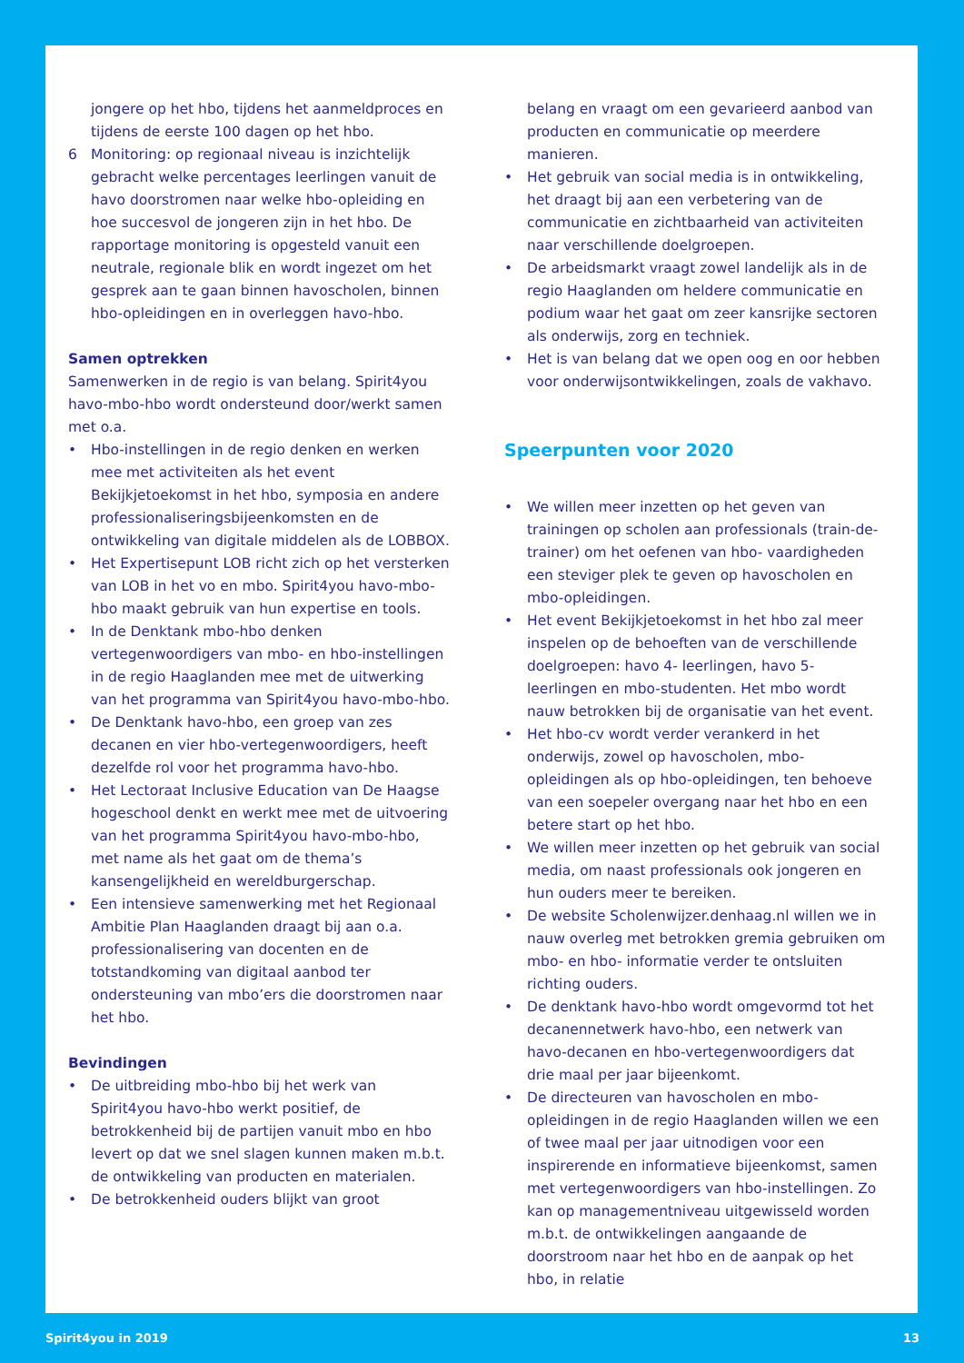jongere op het hbo, tijdens het aanmeldproces en tijdens de eerste 100 dagen op het hbo.
6 Monitoring: op regionaal niveau is inzichtelijk gebracht welke percentages leerlingen vanuit de havo doorstromen naar welke hbo-opleiding en hoe succesvol de jongeren zijn in het hbo. De rapportage monitoring is opgesteld vanuit een neutrale, regionale blik en wordt ingezet om het gesprek aan te gaan binnen havoscholen, binnen hbo-opleidingen en in overleggen havo-hbo.
Samen optrekken
Samenwerken in de regio is van belang. Spirit4you havo-mbo-hbo wordt ondersteund door/werkt samen met o.a.
• Hbo-instellingen in de regio denken en werken mee met activiteiten als het event Bekijkjetoekomst in het hbo, symposia en andere professionaliseringsbijeenkomsten en de ontwikkeling van digitale middelen als de LOBBOX.
• Het Expertisepunt LOB richt zich op het versterken van LOB in het vo en mbo. Spirit4you havo-mbo-hbo maakt gebruik van hun expertise en tools.
• In de Denktank mbo-hbo denken vertegenwoordigers van mbo- en hbo-instellingen in de regio Haaglanden mee met de uitwerking van het programma van Spirit4you havo-mbo-hbo.
• De Denktank havo-hbo, een groep van zes decanen en vier hbo-vertegenwoordigers, heeft dezelfde rol voor het programma havo-hbo.
• Het Lectoraat Inclusive Education van De Haagse hogeschool denkt en werkt mee met de uitvoering van het programma Spirit4you havo-mbo-hbo, met name als het gaat om de thema’s kansengelijkheid en wereldburgerschap.
• Een intensieve samenwerking met het Regionaal Ambitie Plan Haaglanden draagt bij aan o.a. professionalisering van docenten en de totstandkoming van digitaal aanbod ter ondersteuning van mbo’ers die doorstromen naar het hbo.
Bevindingen
• De uitbreiding mbo-hbo bij het werk van Spirit4you havo-hbo werkt positief, de betrokkenheid bij de partijen vanuit mbo en hbo levert op dat we snel slagen kunnen maken m.b.t. de ontwikkeling van producten en materialen.
• De betrokkenheid ouders blijkt van groot
belang en vraagt om een gevarieerd aanbod van producten en communicatie op meerdere manieren.
• Het gebruik van social media is in ontwikkeling, het draagt bij aan een verbetering van de communicatie en zichtbaarheid van activiteiten naar verschillende doelgroepen.
• De arbeidsmarkt vraagt zowel landelijk als in de regio Haaglanden om heldere communicatie en podium waar het gaat om zeer kansrijke sectoren als onderwijs, zorg en techniek.
• Het is van belang dat we open oog en oor hebben voor onderwijsontwikkelingen, zoals de vakhavo.
Speerpunten voor 2020
• We willen meer inzetten op het geven van trainingen op scholen aan professionals (train-de-trainer) om het oefenen van hbo- vaardigheden een steviger plek te geven op havoscholen en mbo-opleidingen.
• Het event Bekijkjetoekomst in het hbo zal meer inspelen op de behoeften van de verschillende doelgroepen: havo 4- leerlingen, havo 5- leerlingen en mbo-studenten. Het mbo wordt nauw betrokken bij de organisatie van het event.
• Het hbo-cv wordt verder verankerd in het onderwijs, zowel op havoscholen, mbo-opleidingen als op hbo-opleidingen, ten behoeve van een soepeler overgang naar het hbo en een betere start op het hbo.
• We willen meer inzetten op het gebruik van social media, om naast professionals ook jongeren en hun ouders meer te bereiken.
• De website Scholenwijzer.denhaag.nl willen we in nauw overleg met betrokken gremia gebruiken om mbo- en hbo- informatie verder te ontsluiten richting ouders.
• De denktank havo-hbo wordt omgevormd tot het decanennetwerk havo-hbo, een netwerk van havo-decanen en hbo-vertegenwoordigers dat drie maal per jaar bijeenkomt.
• De directeuren van havoscholen en mbo-opleidingen in de regio Haaglanden willen we een of twee maal per jaar uitnodigen voor een inspirerende en informatieve bijeenkomst, samen met vertegenwoordigers van hbo-instellingen. Zo kan op managementniveau uitgewisseld worden m.b.t. de ontwikkelingen aangaande de doorstroom naar het hbo en de aanpak op het hbo, in relatie
Spirit4you in 2019 13